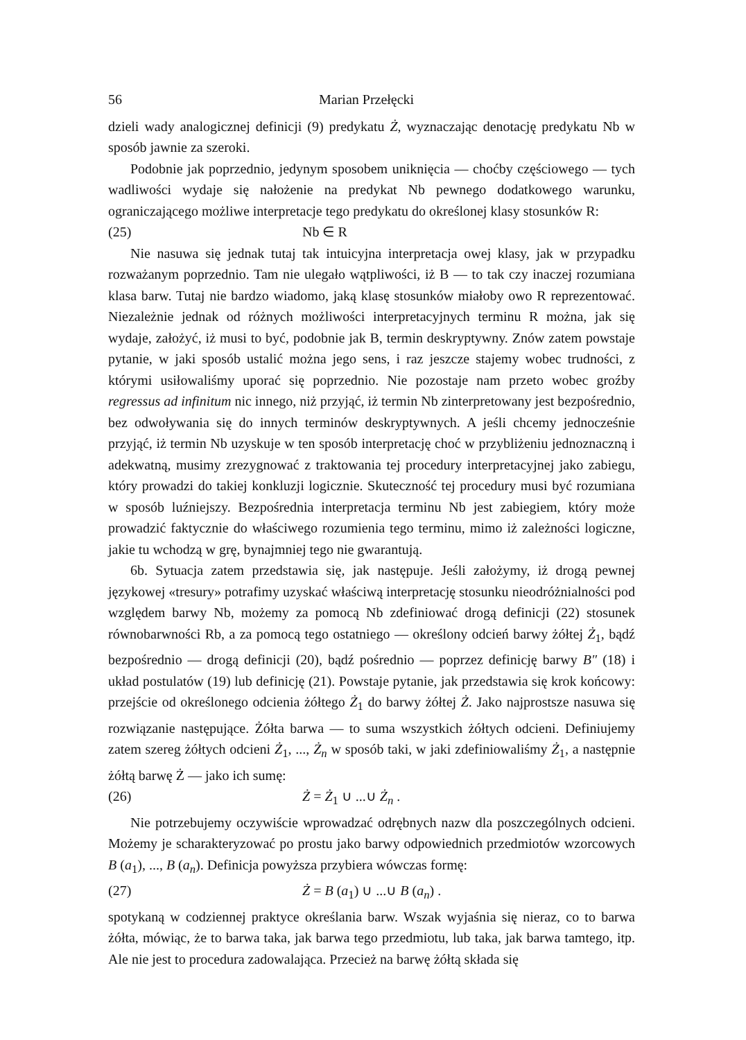56 Marian Przełęcki
dzieli wady analogicznej definicji (9) predykatu Ż, wyznaczając denotację predykatu Nb w sposób jawnie za szeroki.
Podobnie jak poprzednio, jedynym sposobem uniknięcia — choćby częściowego — tych wadliwości wydaje się nałożenie na predykat Nb pewnego dodatkowego warunku, ograniczającego możliwe interpretacje tego predykatu do określonej klasy stosunków R:
(25) Nb ∈ R
Nie nasuwa się jednak tutaj tak intuicyjna interpretacja owej klasy, jak w przypadku rozważanym poprzednio. Tam nie ulegało wątpliwości, iż B — to tak czy inaczej rozumiana klasa barw. Tutaj nie bardzo wiadomo, jaką klasę stosunków miałoby owo R reprezentować. Niezależnie jednak od różnych możliwości interpretacyjnych terminu R można, jak się wydaje, założyć, iż musi to być, podobnie jak B, termin deskryptywny. Znów zatem powstaje pytanie, w jaki sposób ustalić można jego sens, i raz jeszcze stajemy wobec trudności, z którymi usiłowaliśmy uporać się poprzednio. Nie pozostaje nam przeto wobec groźby regressus ad infinitum nic innego, niż przyjąć, iż termin Nb zinterpretowany jest bezpośrednio, bez odwoływania się do innych terminów deskryptywnych. A jeśli chcemy jednocześnie przyjąć, iż termin Nb uzyskuje w ten sposób interpretację choć w przybliżeniu jednoznaczną i adekwatną, musimy zrezygnować z traktowania tej procedury interpretacyjnej jako zabiegu, który prowadzi do takiej konkluzji logicznie. Skuteczność tej procedury musi być rozumiana w sposób luźniejszy. Bezpośrednia interpretacja terminu Nb jest zabiegiem, który może prowadzić faktycznie do właściwego rozumienia tego terminu, mimo iż zależności logiczne, jakie tu wchodzą w grę, bynajmniej tego nie gwarantują.
6b. Sytuacja zatem przedstawia się, jak następuje. Jeśli założymy, iż drogą pewnej językowej «tresury» potrafimy uzyskać właściwą interpretację stosunku nieodróżnialności pod względem barwy Nb, możemy za pomocą Nb zdefiniować drogą definicji (22) stosunek równobarwności Rb, a za pomocą tego ostatniego — określony odcień barwy żółtej Ż<sub>1</sub>, bądź bezpośrednio — drogą definicji (20), bądź pośrednio — poprzez definicję barwy B″ (18) i układ postulatów (19) lub definicję (21). Powstaje pytanie, jak przedstawia się krok końcowy: przejście od określonego odcienia żółtego Ż<sub>1</sub> do barwy żółtej Ż. Jako najprostsze nasuwa się rozwiązanie następujące. Żółta barwa — to suma wszystkich żółtych odcieni. Definiujemy zatem szereg żółtych odcieni Ż<sub>1</sub>, ..., Ż<sub>n</sub> w sposób taki, w jaki zdefiniowaliśmy Ż<sub>1</sub>, a następnie żółtą barwę Ż — jako ich sumę:
(26) Ż = Ż<sub>1</sub> ∪ ...∪ Ż<sub>n</sub> .
Nie potrzebujemy oczywiście wprowadzać odrębnych nazw dla poszczególnych odcieni. Możemy je scharakteryzować po prostu jako barwy odpowiednich przedmiotów wzorcowych B (a<sub>1</sub>), ..., B (a<sub>n</sub>). Definicja powyższa przybiera wówczas formę:
(27) Ż = B (a<sub>1</sub>) ∪ ...∪ B (a<sub>n</sub>) .
spotykaną w codziennej praktyce określania barw. Wszak wyjaśnia się nieraz, co to barwa żółta, mówiąc, że to barwa taka, jak barwa tego przedmiotu, lub taka, jak barwa tamtego, itp. Ale nie jest to procedura zadowalająca. Przecież na barwę żółtą składa się